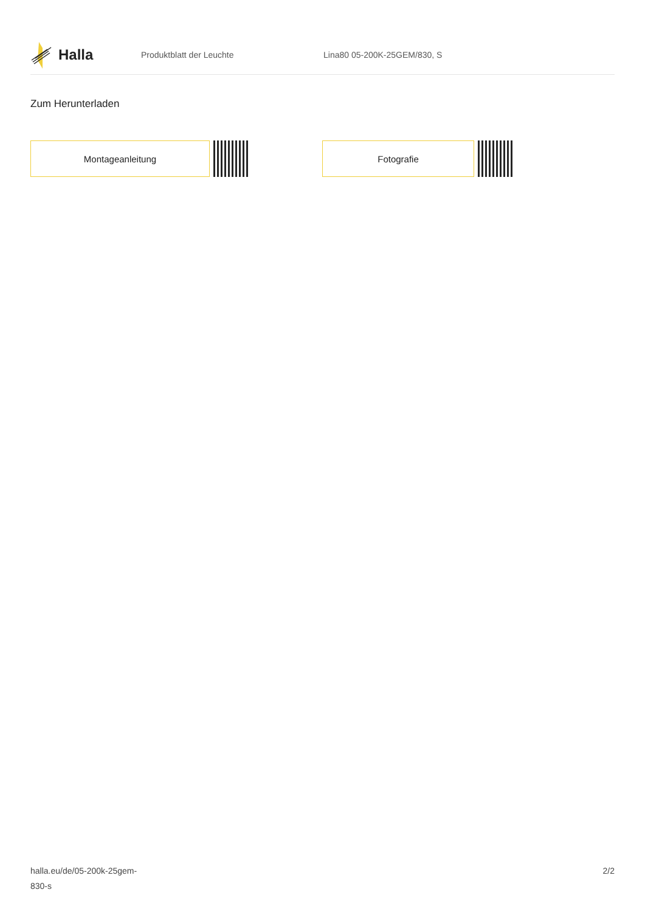Halla
Produktblatt der Leuchte Lina80 05-200K-25GEM/830, S
Zum Herunterladen
Montageanleitung Fotografie
halla.eu/de/05-200k-25gem-
830-s
2/2